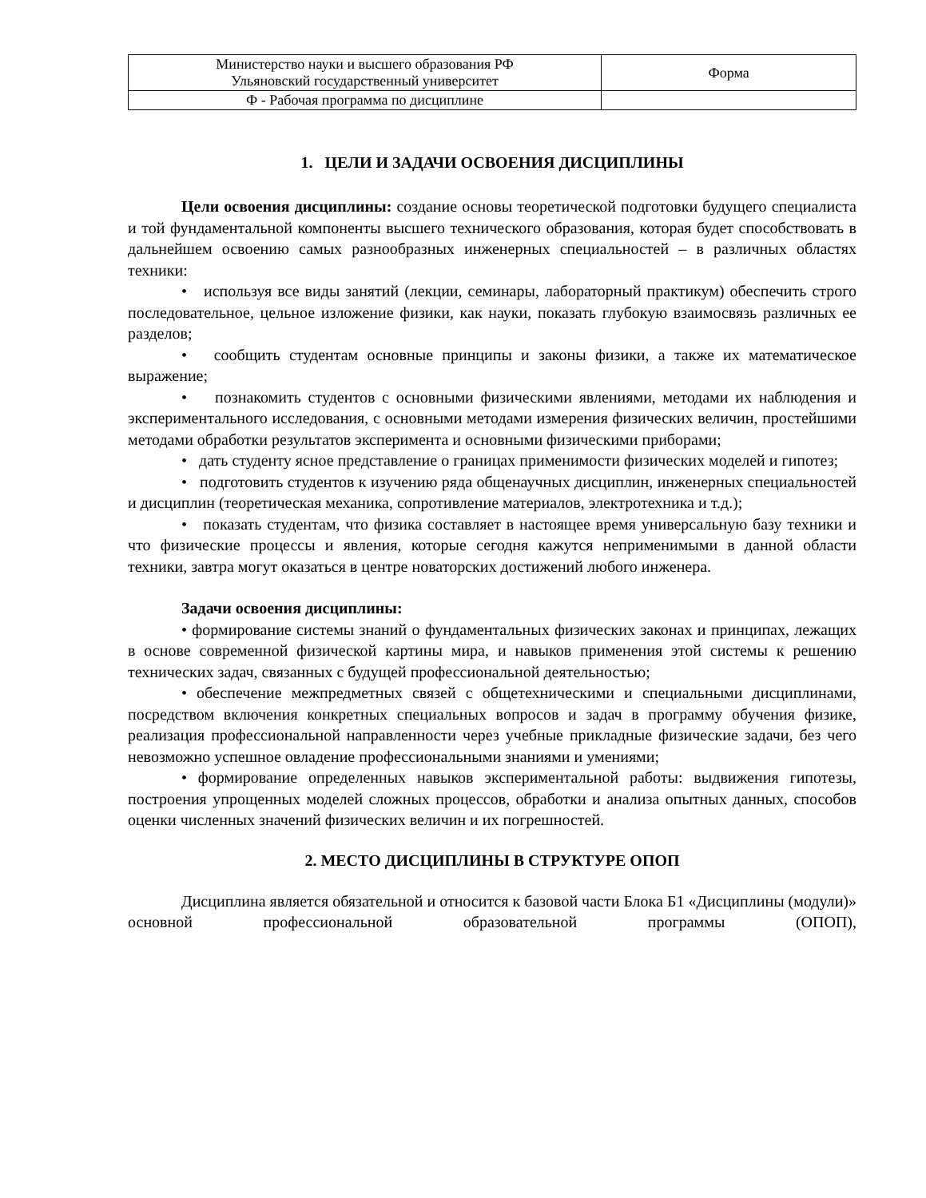| Министерство науки и высшего образования РФ Ульяновский государственный университет | Форма |
| Ф - Рабочая программа по дисциплине | |
1. ЦЕЛИ И ЗАДАЧИ ОСВОЕНИЯ ДИСЦИПЛИНЫ
Цели освоения дисциплины: создание основы теоретической подготовки будущего специалиста и той фундаментальной компоненты высшего технического образования, которая будет способствовать в дальнейшем освоению самых разнообразных инженерных специальностей – в различных областях техники:
• используя все виды занятий (лекции, семинары, лабораторный практикум) обеспечить строго последовательное, цельное изложение физики, как науки, показать глубокую взаимосвязь различных ее разделов;
• сообщить студентам основные принципы и законы физики, а также их математическое выражение;
• познакомить студентов с основными физическими явлениями, методами их наблюдения и экспериментального исследования, с основными методами измерения физических величин, простейшими методами обработки результатов эксперимента и основными физическими приборами;
• дать студенту ясное представление о границах применимости физических моделей и гипотез;
• подготовить студентов к изучению ряда общенаучных дисциплин, инженерных специальностей и дисциплин (теоретическая механика, сопротивление материалов, электротехника и т.д.);
• показать студентам, что физика составляет в настоящее время универсальную базу техники и что физические процессы и явления, которые сегодня кажутся неприменимыми в данной области техники, завтра могут оказаться в центре новаторских достижений любого инженера.
Задачи освоения дисциплины:
• формирование системы знаний о фундаментальных физических законах и принципах, лежащих в основе современной физической картины мира, и навыков применения этой системы к решению технических задач, связанных с будущей профессиональной деятельностью;
• обеспечение межпредметных связей с общетехническими и специальными дисциплинами, посредством включения конкретных специальных вопросов и задач в программу обучения физике, реализация профессиональной направленности через учебные прикладные физические задачи, без чего невозможно успешное овладение профессиональными знаниями и умениями;
• формирование определенных навыков экспериментальной работы: выдвижения гипотезы, построения упрощенных моделей сложных процессов, обработки и анализа опытных данных, способов оценки численных значений физических величин и их погрешностей.
2. МЕСТО ДИСЦИПЛИНЫ В СТРУКТУРЕ ОПОП
Дисциплина является обязательной и относится к базовой части Блока Б1 «Дисциплины (модули)» основной профессиональной образовательной программы (ОПОП),